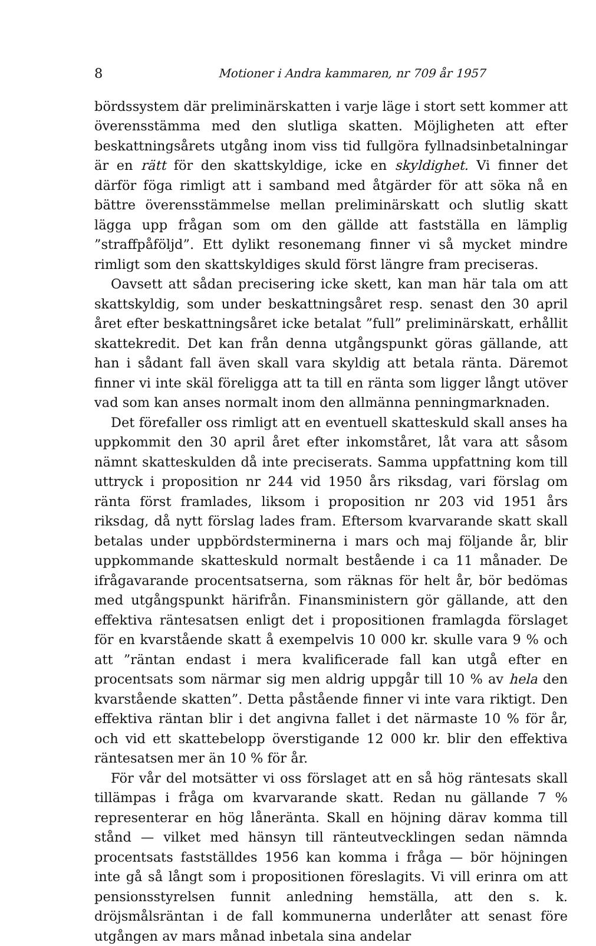8 Motioner i Andra kammaren, nr 709 år 1957
bördssystem där preliminärskatten i varje läge i stort sett kommer att överensstämma med den slutliga skatten. Möjligheten att efter beskattningsårets utgång inom viss tid fullgöra fyllnadsinbetalningar är en rätt för den skattskyldige, icke en skyldighet. Vi finner det därför föga rimligt att i samband med åtgärder för att söka nå en bättre överensstämmelse mellan preliminärskatt och slutlig skatt lägga upp frågan som om den gällde att fastställa en lämplig ”straffpåföljd”. Ett dylikt resonemang finner vi så mycket mindre rimligt som den skattskyldiges skuld först längre fram preciseras.
Oavsett att sådan precisering icke skett, kan man här tala om att skattskyldig, som under beskattningsåret resp. senast den 30 april året efter beskattningsåret icke betalat ”full” preliminärskatt, erhållit skattekredit. Det kan från denna utgångspunkt göras gällande, att han i sådant fall även skall vara skyldig att betala ränta. Däremot finner vi inte skäl föreligga att ta till en ränta som ligger långt utöver vad som kan anses normalt inom den allmänna penningmarknaden.
Det förefaller oss rimligt att en eventuell skatteskuld skall anses ha uppkommit den 30 april året efter inkomståret, låt vara att såsom nämnt skatteskulden då inte preciserats. Samma uppfattning kom till uttryck i proposition nr 244 vid 1950 års riksdag, vari förslag om ränta först framlades, liksom i proposition nr 203 vid 1951 års riksdag, då nytt förslag lades fram. Eftersom kvarvarande skatt skall betalas under uppbördsterminerna i mars och maj följande år, blir uppkommande skatteskuld normalt bestående i ca 11 månader. De ifrågavarande procentsatserna, som räknas för helt år, bör bedömas med utgångspunkt härifrån. Finansministern gör gällande, att den effektiva räntesatsen enligt det i propositionen framlagda förslaget för en kvarstående skatt å exempelvis 10 000 kr. skulle vara 9 % och att ”räntan endast i mera kvalificerade fall kan utgå efter en procentsats som närmar sig men aldrig uppgår till 10 % av hela den kvarstående skatten”. Detta påstående finner vi inte vara riktigt. Den effektiva räntan blir i det angivna fallet i det närmaste 10 % för år, och vid ett skattebelopp överstigande 12 000 kr. blir den effektiva räntesatsen mer än 10 % för år.
För vår del motsätter vi oss förslaget att en så hög räntesats skall tillämpas i fråga om kvarvarande skatt. Redan nu gällande 7 % representerar en hög låneränta. Skall en höjning därav komma till stånd — vilket med hänsyn till ränteutvecklingen sedan nämnda procentsats fastställdes 1956 kan komma i fråga — bör höjningen inte gå så långt som i propositionen föreslagits. Vi vill erinra om att pensionsstyrelsen funnit anledning hemställa, att den s. k. dröjsmålsräntan i de fall kommunerna underlåter att senast före utgången av mars månad inbetala sina andelar